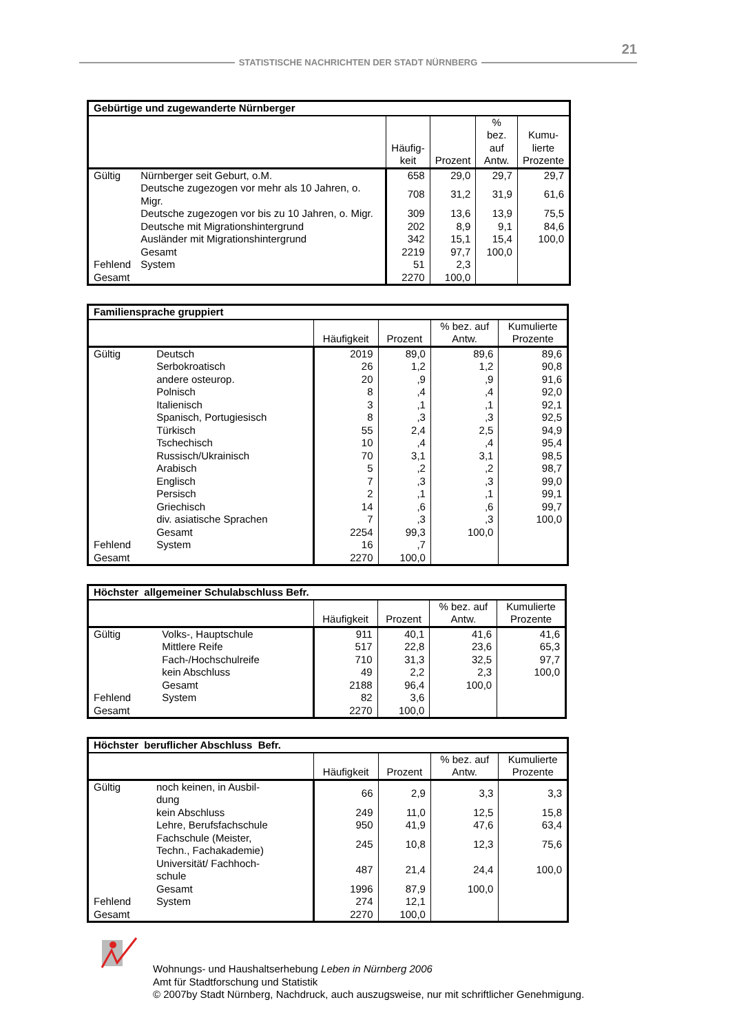21
STATISTISCHE NACHRICHTEN DER STADT NÜRNBERG
| Gebürtige und zugewanderte Nürnberger | | | | | |
| --- | --- | --- | --- | --- | --- |
| | | Häufig- keit | Prozent | % bez. auf Antw. | Kumu- lierte Prozente |
| Gültig | Nürnberger seit Geburt, o.M. | 658 | 29,0 | 29,7 | 29,7 |
| | Deutsche zugezogen vor mehr als 10 Jahren, o. Migr. | 708 | 31,2 | 31,9 | 61,6 |
| | Deutsche zugezogen vor bis zu 10 Jahren, o. Migr. | 309 | 13,6 | 13,9 | 75,5 |
| | Deutsche mit Migrationshintergrund | 202 | 8,9 | 9,1 | 84,6 |
| | Ausländer mit Migrationshintergrund | 342 | 15,1 | 15,4 | 100,0 |
| | Gesamt | 2219 | 97,7 | 100,0 | |
| Fehlend | System | 51 | 2,3 | | |
| Gesamt | | 2270 | 100,0 | | |
| Familiensprache gruppiert | | | | | |
| --- | --- | --- | --- | --- | --- |
| | | Häufigkeit | Prozent | % bez. auf Antw. | Kumulierte Prozente |
| Gültig | Deutsch | 2019 | 89,0 | 89,6 | 89,6 |
| | Serbokroatisch | 26 | 1,2 | 1,2 | 90,8 |
| | andere osteurop. | 20 | ,9 | ,9 | 91,6 |
| | Polnisch | 8 | ,4 | ,4 | 92,0 |
| | Italienisch | 3 | ,1 | ,1 | 92,1 |
| | Spanisch, Portugiesisch | 8 | ,3 | ,3 | 92,5 |
| | Türkisch | 55 | 2,4 | 2,5 | 94,9 |
| | Tschechisch | 10 | ,4 | ,4 | 95,4 |
| | Russisch/Ukrainisch | 70 | 3,1 | 3,1 | 98,5 |
| | Arabisch | 5 | ,2 | ,2 | 98,7 |
| | Englisch | 7 | ,3 | ,3 | 99,0 |
| | Persisch | 2 | ,1 | ,1 | 99,1 |
| | Griechisch | 14 | ,6 | ,6 | 99,7 |
| | div. asiatische Sprachen | 7 | ,3 | ,3 | 100,0 |
| | Gesamt | 2254 | 99,3 | 100,0 | |
| Fehlend | System | 16 | ,7 | | |
| Gesamt | | 2270 | 100,0 | | |
| Höchster allgemeiner Schulabschluss Befr. | | | | | |
| --- | --- | --- | --- | --- | --- |
| | | Häufigkeit | Prozent | % bez. auf Antw. | Kumulierte Prozente |
| Gültig | Volks-, Hauptschule | 911 | 40,1 | 41,6 | 41,6 |
| | Mittlere Reife | 517 | 22,8 | 23,6 | 65,3 |
| | Fach-/Hochschulreife | 710 | 31,3 | 32,5 | 97,7 |
| | kein Abschluss | 49 | 2,2 | 2,3 | 100,0 |
| | Gesamt | 2188 | 96,4 | 100,0 | |
| Fehlend | System | 82 | 3,6 | | |
| Gesamt | | 2270 | 100,0 | | |
| Höchster beruflicher Abschluss Befr. | | | | | |
| --- | --- | --- | --- | --- | --- |
| | | Häufigkeit | Prozent | % bez. auf Antw. | Kumulierte Prozente |
| Gültig | noch keinen, in Ausbil- dung | 66 | 2,9 | 3,3 | 3,3 |
| | kein Abschluss | 249 | 11,0 | 12,5 | 15,8 |
| | Lehre, Berufsfachschule | 950 | 41,9 | 47,6 | 63,4 |
| | Fachschule (Meister, Techn., Fachakademie) | 245 | 10,8 | 12,3 | 75,6 |
| | Universität/ Fachhoch- schule | 487 | 21,4 | 24,4 | 100,0 |
| | Gesamt | 1996 | 87,9 | 100,0 | |
| Fehlend | System | 274 | 12,1 | | |
| Gesamt | | 2270 | 100,0 | | |
Wohnungs- und Haushaltserhebung Leben in Nürnberg 2006
Amt für Stadtforschung und Statistik
© 2007by Stadt Nürnberg, Nachdruck, auch auszugsweise, nur mit schriftlicher Genehmigung.